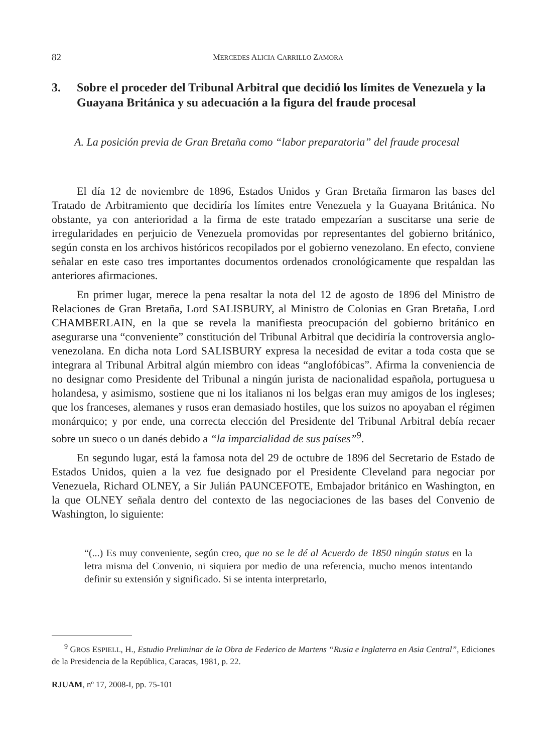82 MERCEDES ALICIA CARRILLO ZAMORA
3. Sobre el proceder del Tribunal Arbitral que decidió los límites de Venezuela y la Guayana Británica y su adecuación a la figura del fraude procesal
A. La posición previa de Gran Bretaña como “labor preparatoria” del fraude procesal
El día 12 de noviembre de 1896, Estados Unidos y Gran Bretaña firmaron las bases del Tratado de Arbitramiento que decidiría los límites entre Venezuela y la Guayana Británica. No obstante, ya con anterioridad a la firma de este tratado empezarían a suscitarse una serie de irregularidades en perjuicio de Venezuela promovidas por representantes del gobierno británico, según consta en los archivos históricos recopilados por el gobierno venezolano. En efecto, conviene señalar en este caso tres importantes documentos ordenados cronológicamente que respaldan las anteriores afirmaciones.
En primer lugar, merece la pena resaltar la nota del 12 de agosto de 1896 del Ministro de Relaciones de Gran Bretaña, Lord SALISBURY, al Ministro de Colonias en Gran Bretaña, Lord CHAMBERLAIN, en la que se revela la manifiesta preocupación del gobierno británico en asegurarse una “conveniente” constitución del Tribunal Arbitral que decidiría la controversia anglo-venezolana. En dicha nota Lord SALISBURY expresa la necesidad de evitar a toda costa que se integrara al Tribunal Arbitral algún miembro con ideas “anglofóbicas”. Afirma la conveniencia de no designar como Presidente del Tribunal a ningún jurista de nacionalidad española, portuguesa u holandesa, y asimismo, sostiene que ni los italianos ni los belgas eran muy amigos de los ingleses; que los franceses, alemanes y rusos eran demasiado hostiles, que los suizos no apoyaban el régimen monárquico; y por ende, una correcta elección del Presidente del Tribunal Arbitral debía recaer sobre un sueco o un danés debido a “la imparcialidad de sus países”<sup>9</sup>.
En segundo lugar, está la famosa nota del 29 de octubre de 1896 del Secretario de Estado de Estados Unidos, quien a la vez fue designado por el Presidente Cleveland para negociar por Venezuela, Richard OLNEY, a Sir Julián PAUNCEFOTE, Embajador británico en Washington, en la que OLNEY señala dentro del contexto de las negociaciones de las bases del Convenio de Washington, lo siguiente:
“(...) Es muy conveniente, según creo, que no se le dé al Acuerdo de 1850 ningún status en la letra misma del Convenio, ni siquiera por medio de una referencia, mucho menos intentando definir su extensión y significado. Si se intenta interpretarlo,
<sup>9</sup> GROS ESPIELL, H., Estudio Preliminar de la Obra de Federico de Martens “Rusia e Inglaterra en Asia Central”, Ediciones de la Presidencia de la República, Caracas, 1981, p. 22.
RJUAM, nº 17, 2008-I, pp. 75-101